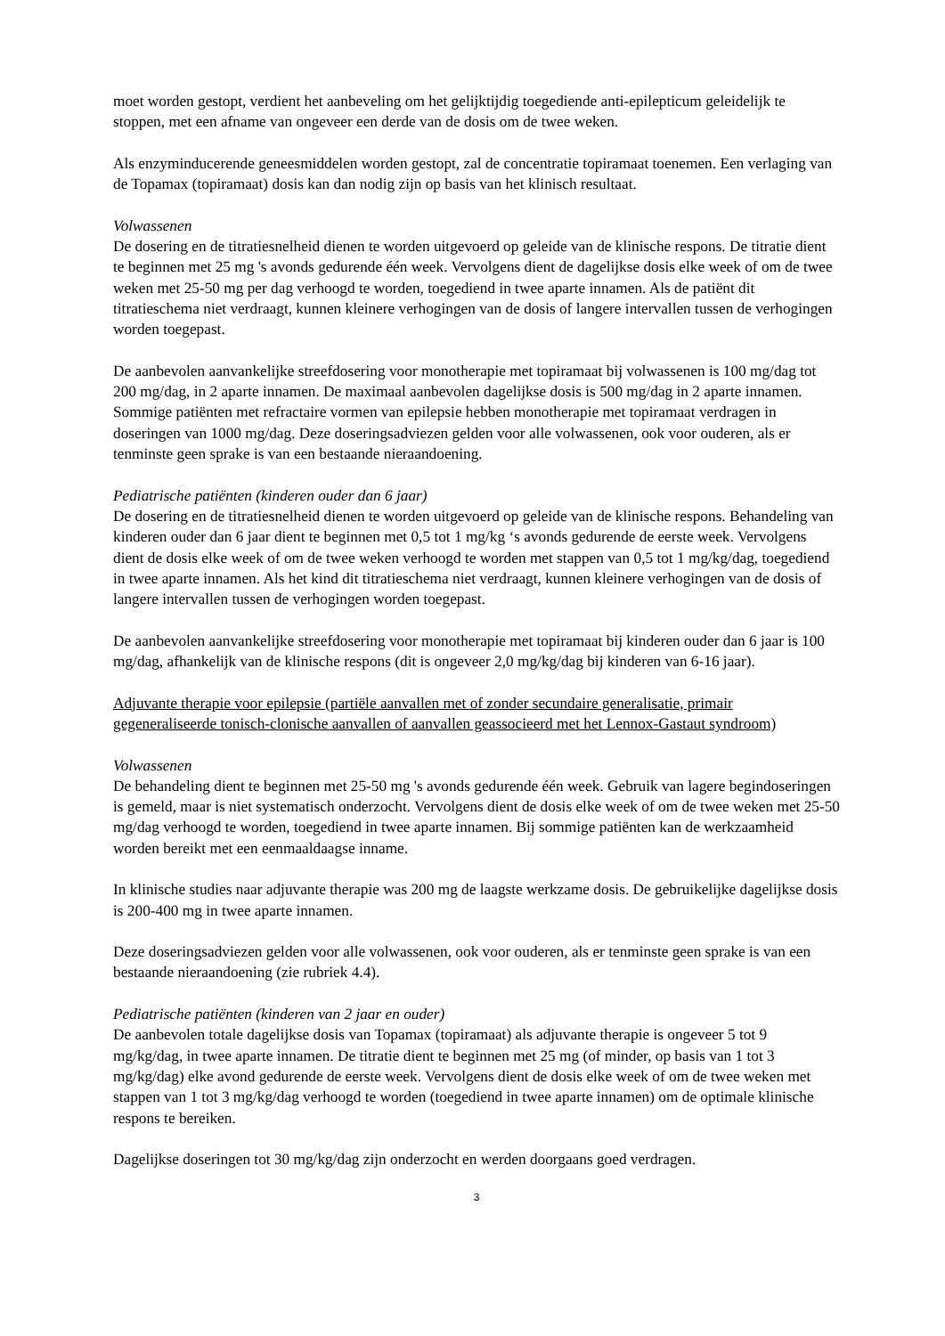moet worden gestopt, verdient het aanbeveling om het gelijktijdig toegediende anti-epilepticum geleidelijk te stoppen, met een afname van ongeveer een derde van de dosis om de twee weken.
Als enzyminducerende geneesmiddelen worden gestopt, zal de concentratie topiramaat toenemen. Een verlaging van de Topamax (topiramaat) dosis kan dan nodig zijn op basis van het klinisch resultaat.
Volwassenen
De dosering en de titratiesnelheid dienen te worden uitgevoerd op geleide van de klinische respons. De titratie dient te beginnen met 25 mg 's avonds gedurende één week. Vervolgens dient de dagelijkse dosis elke week of om de twee weken met 25-50 mg per dag verhoogd te worden, toegediend in twee aparte innamen. Als de patiënt dit titratieschema niet verdraagt, kunnen kleinere verhogingen van de dosis of langere intervallen tussen de verhogingen worden toegepast.
De aanbevolen aanvankelijke streefdosering voor monotherapie met topiramaat bij volwassenen is 100 mg/dag tot 200 mg/dag, in 2 aparte innamen. De maximaal aanbevolen dagelijkse dosis is 500 mg/dag in 2 aparte innamen. Sommige patiënten met refractaire vormen van epilepsie hebben monotherapie met topiramaat verdragen in doseringen van 1000 mg/dag. Deze doseringsadviezen gelden voor alle volwassenen, ook voor ouderen, als er tenminste geen sprake is van een bestaande nieraandoening.
Pediatrische patiënten (kinderen ouder dan 6 jaar)
De dosering en de titratiesnelheid dienen te worden uitgevoerd op geleide van de klinische respons. Behandeling van kinderen ouder dan 6 jaar dient te beginnen met 0,5 tot 1 mg/kg ‘s avonds gedurende de eerste week. Vervolgens dient de dosis elke week of om de twee weken verhoogd te worden met stappen van 0,5 tot 1 mg/kg/dag, toegediend in twee aparte innamen. Als het kind dit titratieschema niet verdraagt, kunnen kleinere verhogingen van de dosis of langere intervallen tussen de verhogingen worden toegepast.
De aanbevolen aanvankelijke streefdosering voor monotherapie met topiramaat bij kinderen ouder dan 6 jaar is 100 mg/dag, afhankelijk van de klinische respons (dit is ongeveer 2,0 mg/kg/dag bij kinderen van 6-16 jaar).
Adjuvante therapie voor epilepsie (partiële aanvallen met of zonder secundaire generalisatie, primair gegeneraliseerde tonisch-clonische aanvallen of aanvallen geassocieerd met het Lennox-Gastaut syndroom)
Volwassenen
De behandeling dient te beginnen met 25-50 mg 's avonds gedurende één week. Gebruik van lagere begindoseringen is gemeld, maar is niet systematisch onderzocht. Vervolgens dient de dosis elke week of om de twee weken met 25-50 mg/dag verhoogd te worden, toegediend in twee aparte innamen. Bij sommige patiënten kan de werkzaamheid worden bereikt met een eenmaaldaagse inname.
In klinische studies naar adjuvante therapie was 200 mg de laagste werkzame dosis. De gebruikelijke dagelijkse dosis is 200-400 mg in twee aparte innamen.
Deze doseringsadviezen gelden voor alle volwassenen, ook voor ouderen, als er tenminste geen sprake is van een bestaande nieraandoening (zie rubriek 4.4).
Pediatrische patiënten (kinderen van 2 jaar en ouder)
De aanbevolen totale dagelijkse dosis van Topamax (topiramaat) als adjuvante therapie is ongeveer 5 tot 9 mg/kg/dag, in twee aparte innamen. De titratie dient te beginnen met 25 mg (of minder, op basis van 1 tot 3 mg/kg/dag) elke avond gedurende de eerste week. Vervolgens dient de dosis elke week of om de twee weken met stappen van 1 tot 3 mg/kg/dag verhoogd te worden (toegediend in twee aparte innamen) om de optimale klinische respons te bereiken.
Dagelijkse doseringen tot 30 mg/kg/dag zijn onderzocht en werden doorgaans goed verdragen.
3